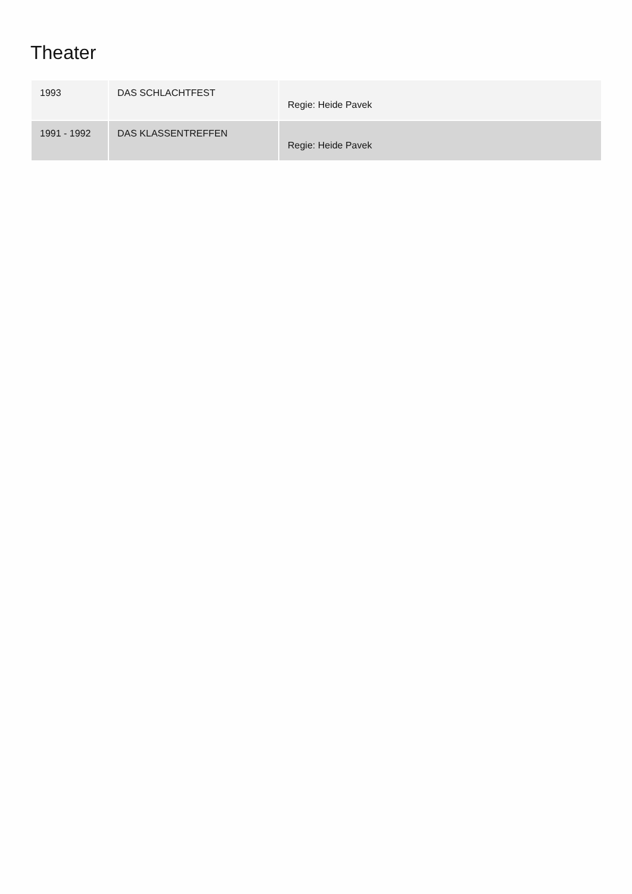Theater
| 1993 | DAS SCHLACHTFEST | Regie: Heide Pavek |
| 1991 - 1992 | DAS KLASSENTREFFEN | Regie: Heide Pavek |